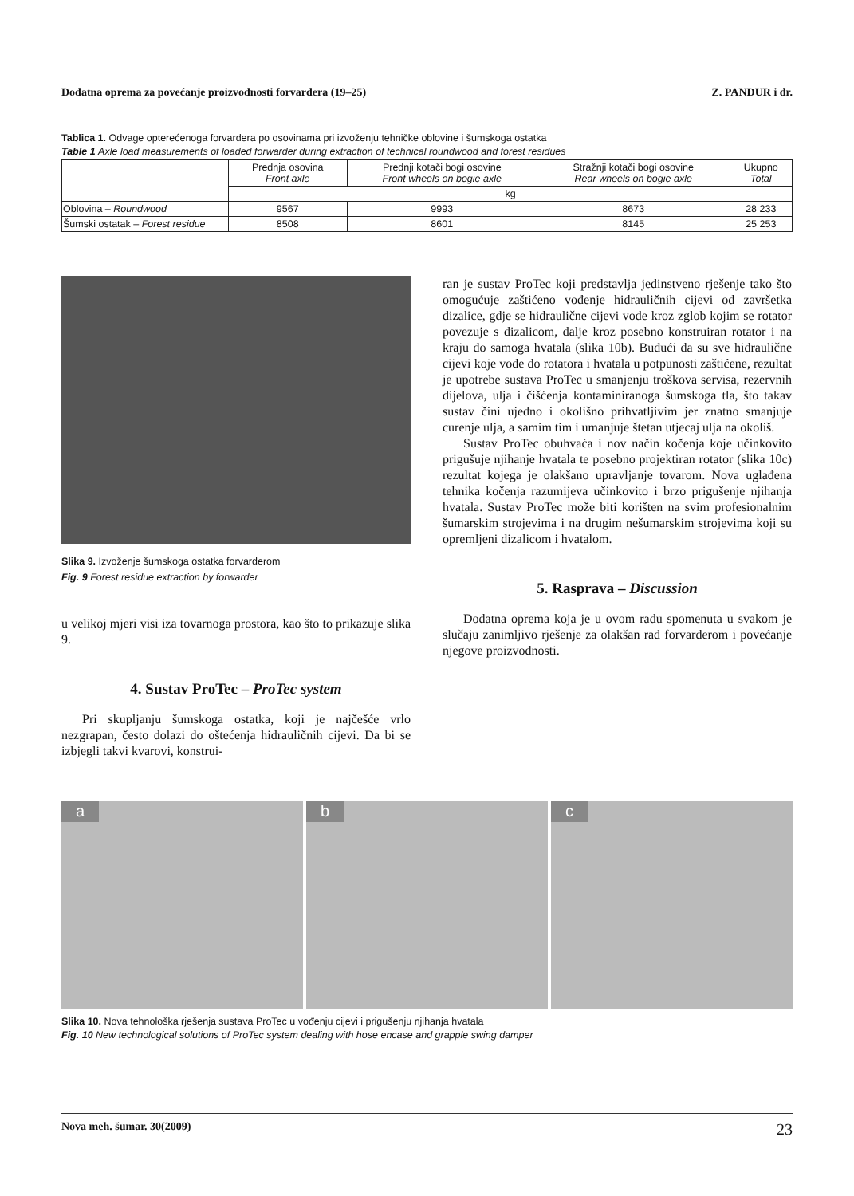Dodatna oprema za povećanje proizvodnosti forvardera (19–25) Z. PANDUR i dr.
Tablica 1. Odvage opterećenoga forvardera po osovinama pri izvoženju tehničke oblovine i šumskoga ostatka
Table 1 Axle load measurements of loaded forwarder during extraction of technical roundwood and forest residues
| | Prednja osovina Front axle | Prednji kotači bogi osovine Front wheels on bogie axle | Stražnji kotači bogi osovine Rear wheels on bogie axle | Ukupno Total |
| --- | --- | --- | --- | --- |
| | kg | | | |
| Oblovina – Roundwood | 9567 | 9993 | 8673 | 28 233 |
| Šumski ostatak – Forest residue | 8508 | 8601 | 8145 | 25 253 |
Slika 9. Izvoženje šumskoga ostatka forvarderom
Fig. 9 Forest residue extraction by forwarder
u velikoj mjeri visi iza tovarnoga prostora, kao što to prikazuje slika 9.
4. Sustav ProTec – ProTec system
Pri skupljanju šumskoga ostatka, koji je najčešće vrlo nezgrapan, često dolazi do oštećenja hidrauličnih cijevi. Da bi se izbjegli takvi kvarovi, konstrui-
ran je sustav ProTec koji predstavlja jedinstveno rješenje tako što omogućuje zaštićeno vođenje hidrauličnih cijevi od završetka dizalice, gdje se hidraulične cijevi vode kroz zglob kojim se rotator povezuje s dizalicom, dalje kroz posebno konstruiran rotator i na kraju do samoga hvatala (slika 10b). Budući da su sve hidraulične cijevi koje vode do rotatora i hvatala u potpunosti zaštićene, rezultat je upotrebe sustava ProTec u smanjenju troškova servisa, rezervnih dijelova, ulja i čišćenja kontaminiranoga šumskoga tla, što takav sustav čini ujedno i okolišno prihvatljivim jer znatno smanjuje curenje ulja, a samim tim i umanjuje štetan utjecaj ulja na okoliš.
Sustav ProTec obuhvaća i nov način kočenja koje učinkovito prigušuje njihanje hvatala te posebno projektiran rotator (slika 10c) rezultat kojega je olakšano upravljanje tovarom. Nova uglađena tehnika kočenja razumijeva učinkovito i brzo prigušenje njihanja hvatala. Sustav ProTec može biti korišten na svim profesionalnim šumarskim strojevima i na drugim nešumarskim strojevima koji su opremljeni dizalicom i hvatalom.
5. Rasprava – Discussion
Dodatna oprema koja je u ovom radu spomenuta u svakom je slučaju zanimljivo rješenje za olakšan rad forvarderom i povećanje njegove proizvodnosti.
a
b
c
Slika 10. Nova tehnološka rješenja sustava ProTec u vođenju cijevi i prigušenju njihanja hvatala
Fig. 10 New technological solutions of ProTec system dealing with hose encase and grapple swing damper
Nova meh. šumar. 30(2009) 23